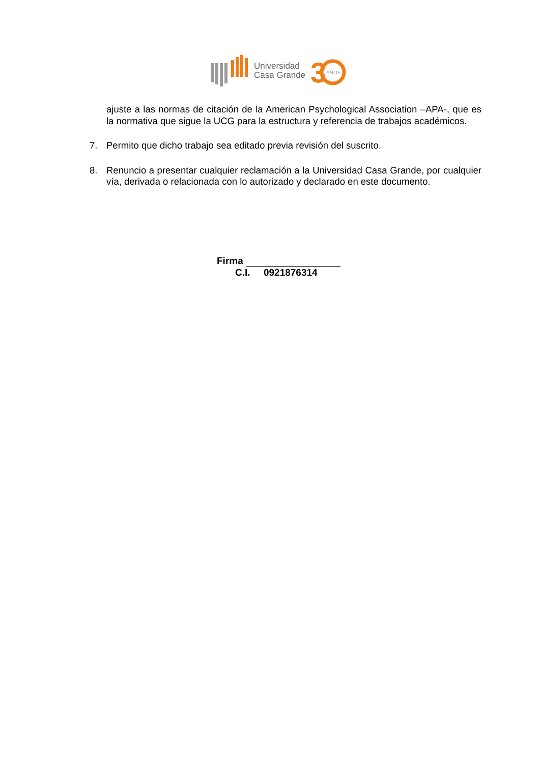Universidad
Casa Grande
3
AÑOS
ajuste a las normas de citación de la American Psychological Association –APA-, que es la normativa que sigue la UCG para la estructura y referencia de trabajos académicos.
7. Permito que dicho trabajo sea editado previa revisión del suscrito.
8. Renuncio a presentar cualquier reclamación a la Universidad Casa Grande, por cualquier vía, derivada o relacionada con lo autorizado y declarado en este documento.
Firma
C.I. 0921876314